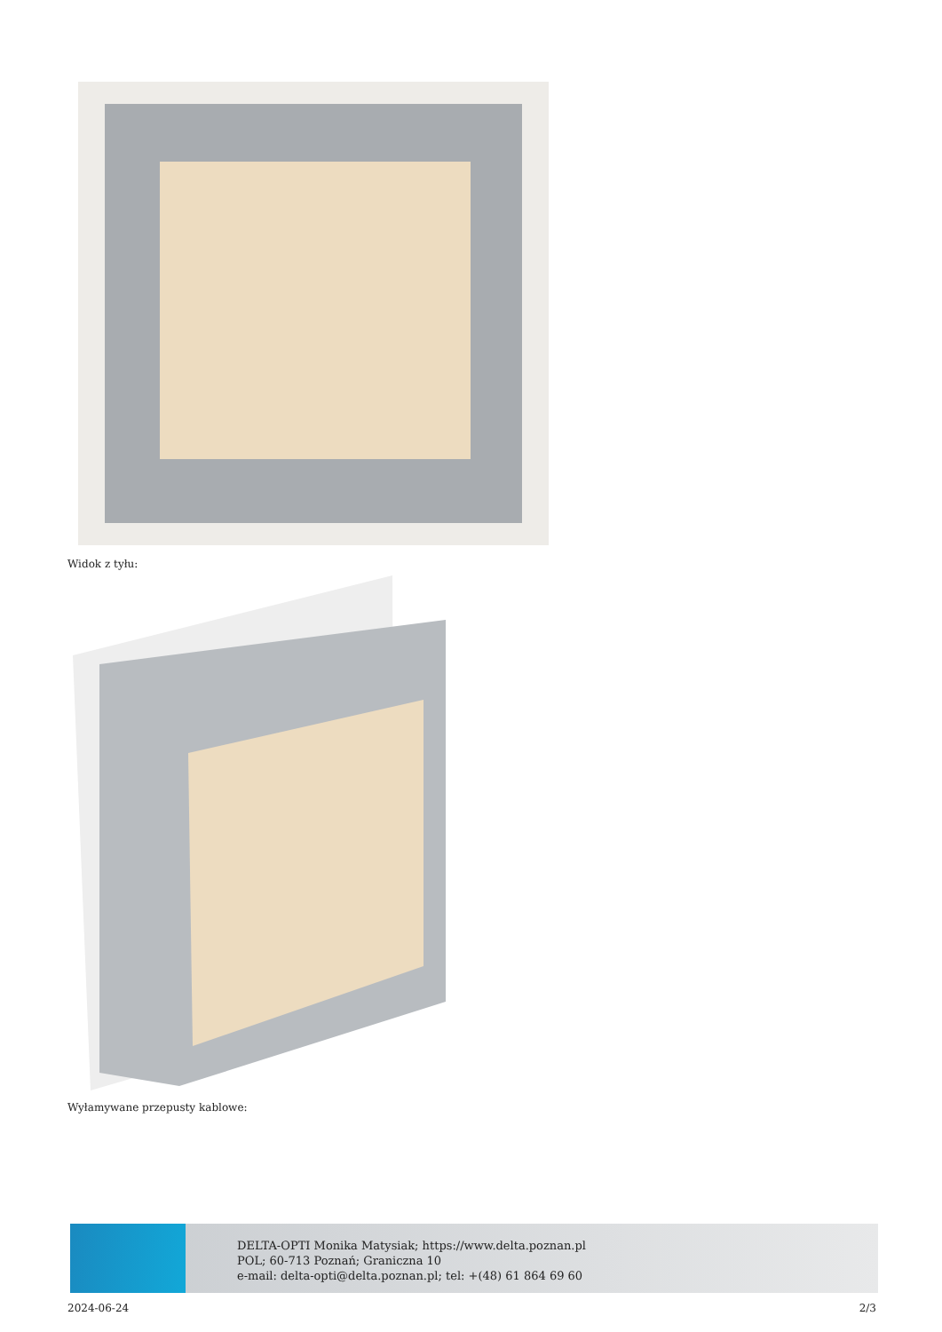Widok z tyłu:
Wyłamywane przepusty kablowe:
DELTA-OPTI Monika Matysiak; https://www.delta.poznan.pl
POL; 60-713 Poznań; Graniczna 10
e-mail: delta-opti@delta.poznan.pl; tel: +(48) 61 864 69 60
2024-06-24 2/3